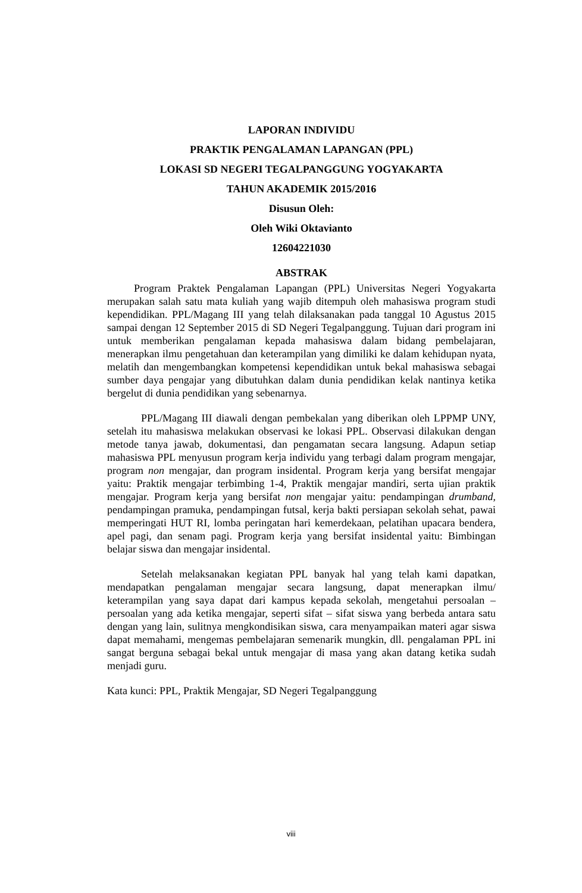LAPORAN INDIVIDU
PRAKTIK PENGALAMAN LAPANGAN (PPL)
LOKASI SD NEGERI TEGALPANGGUNG YOGYAKARTA
TAHUN AKADEMIK 2015/2016
Disusun Oleh:
Oleh Wiki Oktavianto
12604221030
ABSTRAK
Program Praktek Pengalaman Lapangan (PPL) Universitas Negeri Yogyakarta merupakan salah satu mata kuliah yang wajib ditempuh oleh mahasiswa program studi kependidikan. PPL/Magang III yang telah dilaksanakan pada tanggal 10 Agustus 2015 sampai dengan 12 September 2015 di SD Negeri Tegalpanggung. Tujuan dari program ini untuk memberikan pengalaman kepada mahasiswa dalam bidang pembelajaran, menerapkan ilmu pengetahuan dan keterampilan yang dimiliki ke dalam kehidupan nyata, melatih dan mengembangkan kompetensi kependidikan untuk bekal mahasiswa sebagai sumber daya pengajar yang dibutuhkan dalam dunia pendidikan kelak nantinya ketika bergelut di dunia pendidikan yang sebenarnya.
PPL/Magang III diawali dengan pembekalan yang diberikan oleh LPPMP UNY, setelah itu mahasiswa melakukan observasi ke lokasi PPL. Observasi dilakukan dengan metode tanya jawab, dokumentasi, dan pengamatan secara langsung. Adapun setiap mahasiswa PPL menyusun program kerja individu yang terbagi dalam program mengajar, program non mengajar, dan program insidental. Program kerja yang bersifat mengajar yaitu: Praktik mengajar terbimbing 1-4, Praktik mengajar mandiri, serta ujian praktik mengajar. Program kerja yang bersifat non mengajar yaitu: pendampingan drumband, pendampingan pramuka, pendampingan futsal, kerja bakti persiapan sekolah sehat, pawai memperingati HUT RI, lomba peringatan hari kemerdekaan, pelatihan upacara bendera, apel pagi, dan senam pagi. Program kerja yang bersifat insidental yaitu: Bimbingan belajar siswa dan mengajar insidental.
Setelah melaksanakan kegiatan PPL banyak hal yang telah kami dapatkan, mendapatkan pengalaman mengajar secara langsung, dapat menerapkan ilmu/ keterampilan yang saya dapat dari kampus kepada sekolah, mengetahui persoalan – persoalan yang ada ketika mengajar, seperti sifat – sifat siswa yang berbeda antara satu dengan yang lain, sulitnya mengkondisikan siswa, cara menyampaikan materi agar siswa dapat memahami, mengemas pembelajaran semenarik mungkin, dll. pengalaman PPL ini sangat berguna sebagai bekal untuk mengajar di masa yang akan datang ketika sudah menjadi guru.
Kata kunci: PPL, Praktik Mengajar, SD Negeri Tegalpanggung
viii